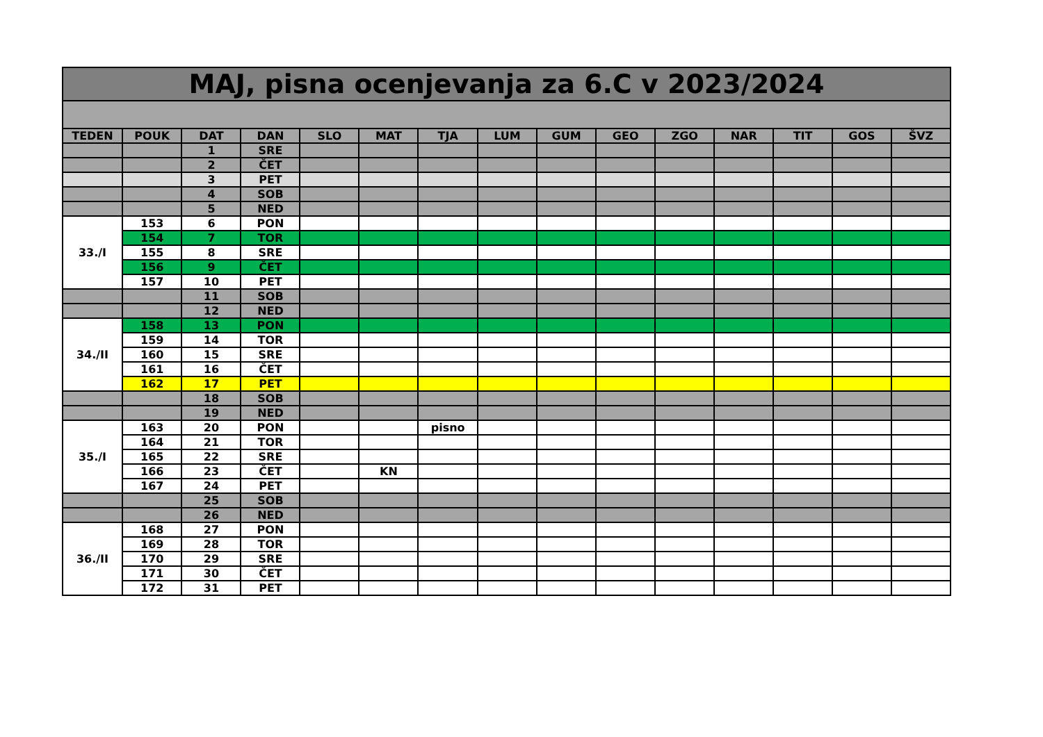| MAJ, pisna ocenjevanja za 6.C v 2023/2024 | | | | | | | | | | | | | | |
| --- | --- | --- | --- | --- | --- | --- | --- | --- | --- | --- | --- | --- | --- | --- |
| TEDEN | POUK | DAT | DAN | SLO | MAT | TJA | LUM | GUM | GEO | ZGO | NAR | TIT | GOS | ŠVZ |
| | | 1 | SRE | | | | | | | | | | | |
| | | 2 | ČET | | | | | | | | | | | |
| | | 3 | PET | | | | | | | | | | | |
| | | 4 | SOB | | | | | | | | | | | |
| | | 5 | NED | | | | | | | | | | | |
| 33./I | 153 | 6 | PON | | | | | | | | | | | |
| | 154 | 7 | TOR | | | | | | | | | | | |
| | 155 | 8 | SRE | | | | | | | | | | | |
| | 156 | 9 | ČET | | | | | | | | | | | |
| | 157 | 10 | PET | | | | | | | | | | | |
| | | 11 | SOB | | | | | | | | | | | |
| | | 12 | NED | | | | | | | | | | | |
| 34./II | 158 | 13 | PON | | | | | | | | | | | |
| | 159 | 14 | TOR | | | | | | | | | | | |
| | 160 | 15 | SRE | | | | | | | | | | | |
| | 161 | 16 | ČET | | | | | | | | | | | |
| | 162 | 17 | PET | | | | | | | | | | | |
| | | 18 | SOB | | | | | | | | | | | |
| | | 19 | NED | | | | | | | | | | | |
| 35./I | 163 | 20 | PON | | | pisno | | | | | | | | |
| | 164 | 21 | TOR | | | | | | | | | | | |
| | 165 | 22 | SRE | | | | | | | | | | | |
| | 166 | 23 | ČET | | KN | | | | | | | | | |
| | 167 | 24 | PET | | | | | | | | | | | |
| | | 25 | SOB | | | | | | | | | | | |
| | | 26 | NED | | | | | | | | | | | |
| 36./II | 168 | 27 | PON | | | | | | | | | | | |
| | 169 | 28 | TOR | | | | | | | | | | | |
| | 170 | 29 | SRE | | | | | | | | | | | |
| | 171 | 30 | ČET | | | | | | | | | | | |
| | 172 | 31 | PET | | | | | | | | | | | |